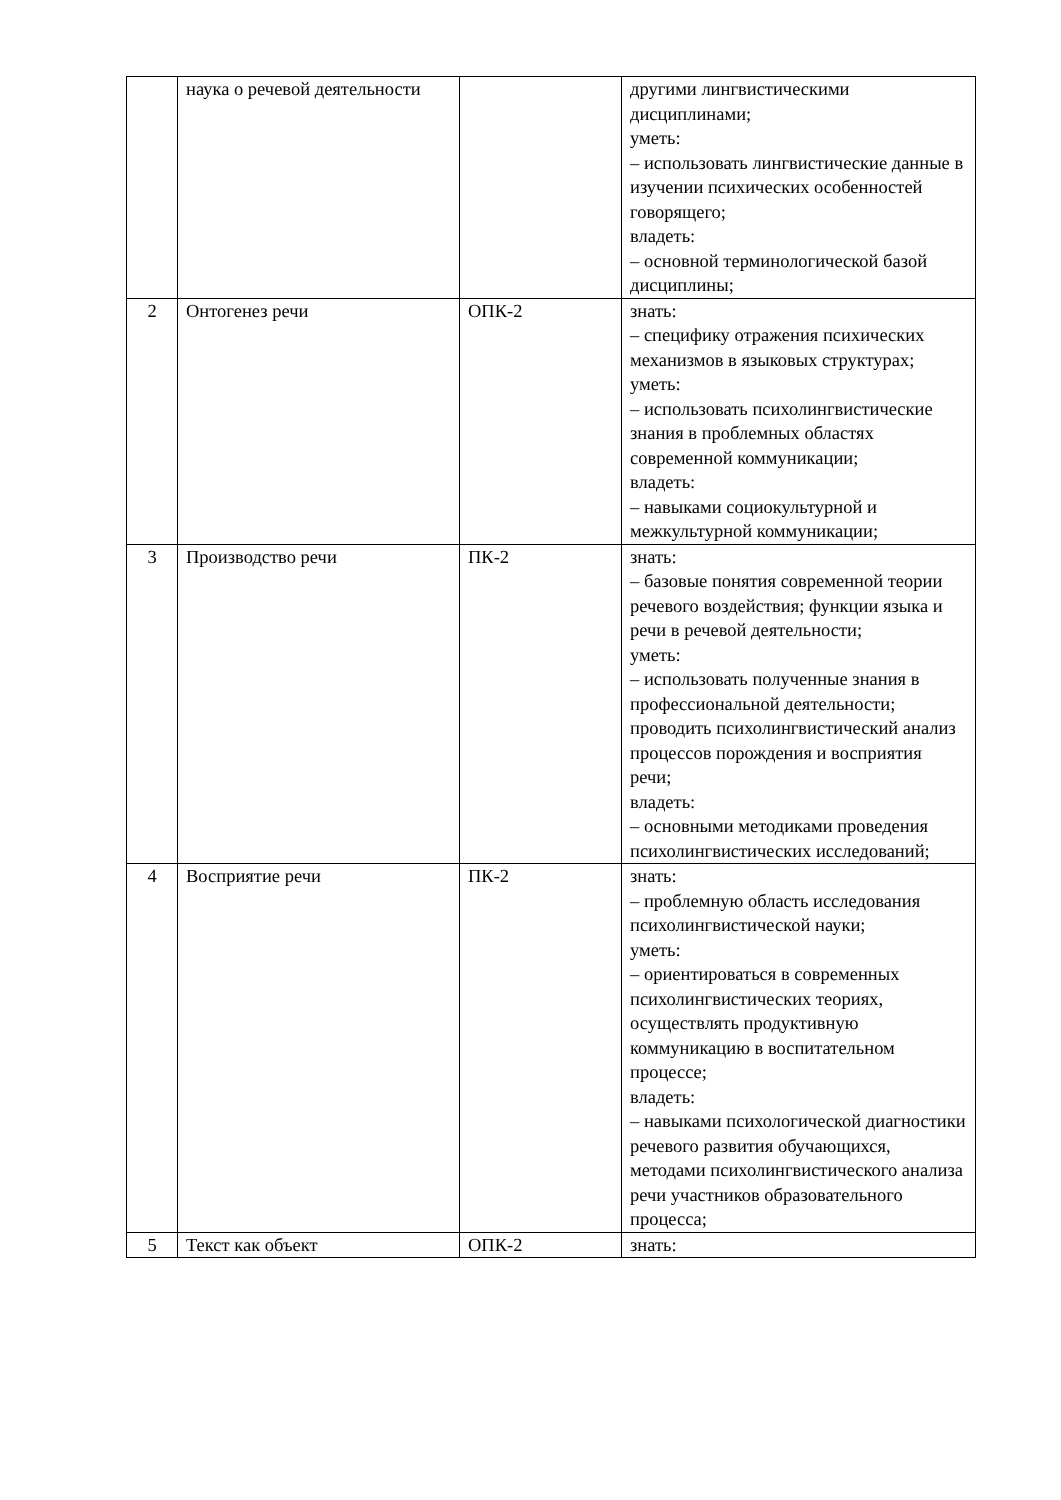| | наука о речевой деятельности | | другими лингвистическими дисциплинами; уметь: – использовать лингвистические данные в изучении психических особенностей говорящего; владеть: – основной терминологической базой дисциплины; |
| 2 | Онтогенез речи | ОПК-2 | знать: – специфику отражения психических механизмов в языковых структурах; уметь: – использовать психолингвистические знания в проблемных областях современной коммуникации; владеть: – навыками социокультурной и межкультурной коммуникации; |
| 3 | Производство речи | ПК-2 | знать: – базовые понятия современной теории речевого воздействия; функции языка и речи в речевой деятельности; уметь: – использовать полученные знания в профессиональной деятельности; проводить психолингвистический анализ процессов порождения и восприятия речи; владеть: – основными методиками проведения психолингвистических исследований; |
| 4 | Восприятие речи | ПК-2 | знать: – проблемную область исследования психолингвистической науки; уметь: – ориентироваться в современных психолингвистических теориях, осуществлять продуктивную коммуникацию в воспитательном процессе; владеть: – навыками психологической диагностики речевого развития обучающихся, методами психолингвистического анализа речи участников образовательного процесса; |
| 5 | Текст как объект | ОПК-2 | знать: |